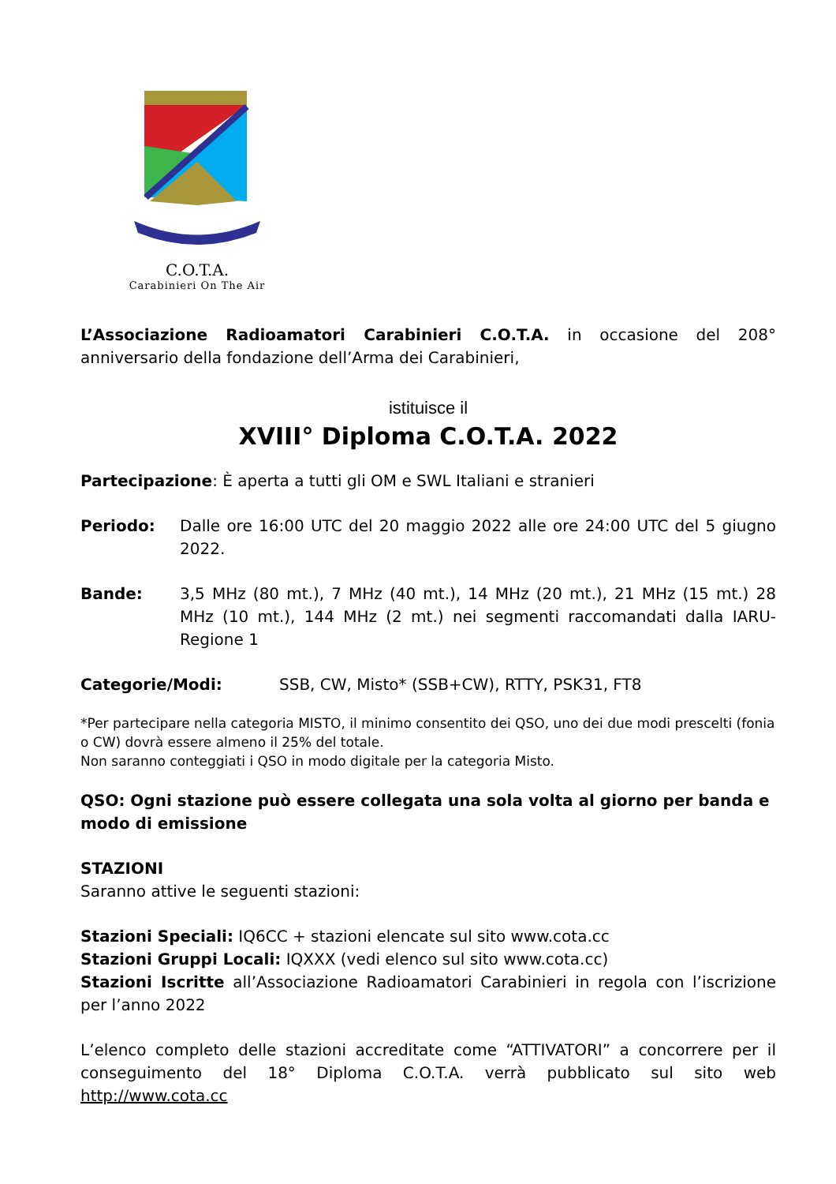C.O.T.A.
Carabinieri On The Air
L’Associazione Radioamatori Carabinieri C.O.T.A. in occasione del 208° anniversario della fondazione dell’Arma dei Carabinieri,
istituisce il
XVIII° Diploma C.O.T.A. 2022
Partecipazione: È aperta a tutti gli OM e SWL Italiani e stranieri
Periodo: Dalle ore 16:00 UTC del 20 maggio 2022 alle ore 24:00 UTC del 5 giugno 2022.
Bande: 3,5 MHz (80 mt.), 7 MHz (40 mt.), 14 MHz (20 mt.), 21 MHz (15 mt.) 28 MHz (10 mt.), 144 MHz (2 mt.) nei segmenti raccomandati dalla IARU- Regione 1
Categorie/Modi: SSB, CW, Misto* (SSB+CW), RTTY, PSK31, FT8
*Per partecipare nella categoria MISTO, il minimo consentito dei QSO, uno dei due modi prescelti (fonia o CW) dovrà essere almeno il 25% del totale.
Non saranno conteggiati i QSO in modo digitale per la categoria Misto.
QSO: Ogni stazione può essere collegata una sola volta al giorno per banda e modo di emissione
STAZIONI
Saranno attive le seguenti stazioni:
Stazioni Speciali: IQ6CC + stazioni elencate sul sito www.cota.cc
Stazioni Gruppi Locali: IQXXX (vedi elenco sul sito www.cota.cc)
Stazioni Iscritte all’Associazione Radioamatori Carabinieri in regola con l’iscrizione per l’anno 2022
L’elenco completo delle stazioni accreditate come “ATTIVATORI” a concorrere per il conseguimento del 18° Diploma C.O.T.A. verrà pubblicato sul sito web http://www.cota.cc